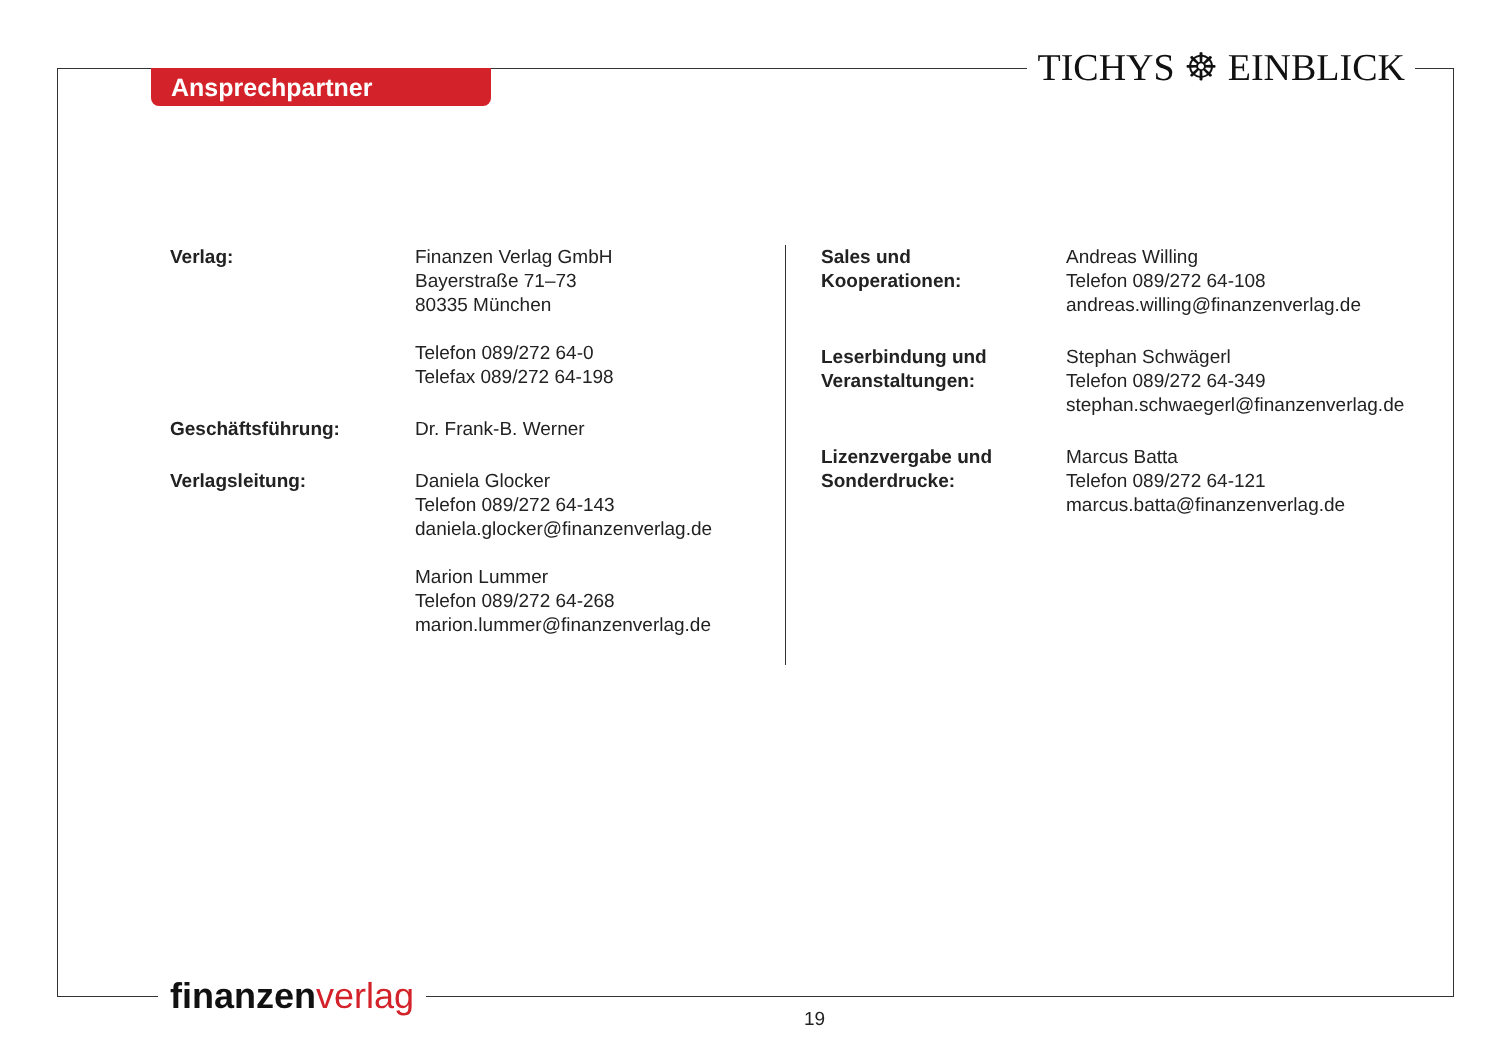Ansprechpartner TICHYS ☸ EINBLICK
| Verlag: | Finanzen Verlag GmbH Bayerstraße 71–73 80335 München Telefon 089/272 64-0 Telefax 089/272 64-198 |
| Geschäftsführung: | Dr. Frank-B. Werner |
| Verlagsleitung: | Daniela Glocker Telefon 089/272 64-143 daniela.glocker@finanzenverlag.de Marion Lummer Telefon 089/272 64-268 marion.lummer@finanzenverlag.de |
| Sales und Kooperationen: | Andreas Willing Telefon 089/272 64-108 andreas.willing@finanzenverlag.de |
| Leserbindung und Veranstaltungen: | Stephan Schwägerl Telefon 089/272 64-349 stephan.schwaegerl@finanzenverlag.de |
| Lizenzvergabe und Sonderdrucke: | Marcus Batta Telefon 089/272 64-121 marcus.batta@finanzenverlag.de |
finanzen verlag
19